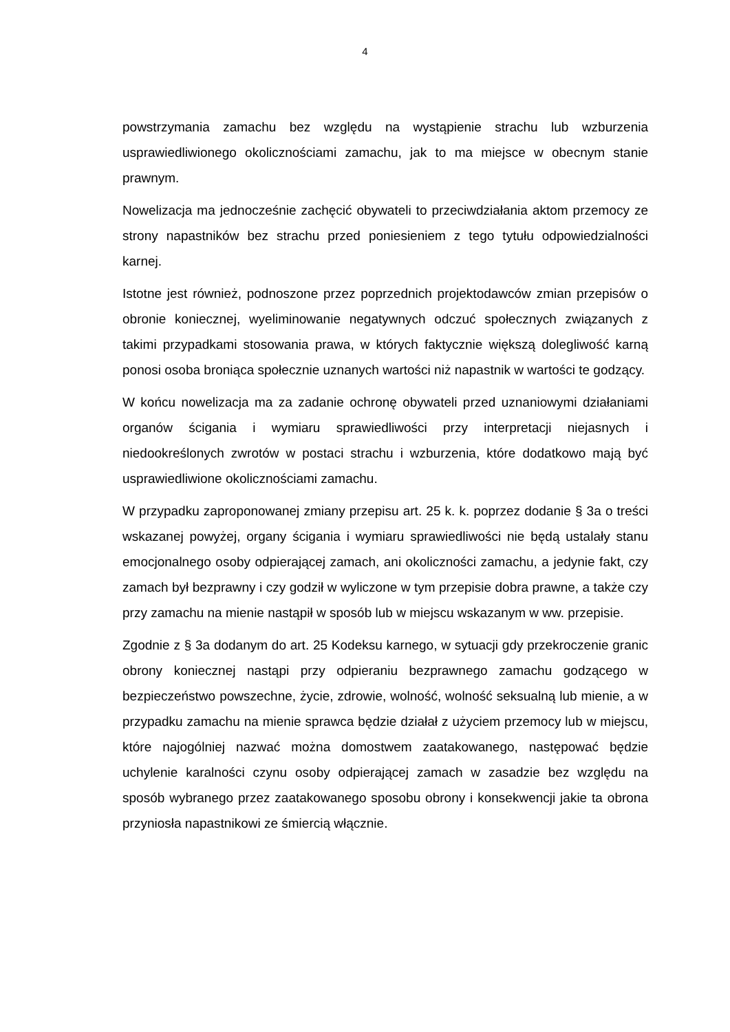4
powstrzymania zamachu bez względu na wystąpienie strachu lub wzburzenia usprawiedliwionego okolicznościami zamachu, jak to ma miejsce w obecnym stanie prawnym.
Nowelizacja ma jednocześnie zachęcić obywateli to przeciwdziałania aktom przemocy ze strony napastników bez strachu przed poniesieniem z tego tytułu odpowiedzialności karnej.
Istotne jest również, podnoszone przez poprzednich projektodawców zmian przepisów o obronie koniecznej, wyeliminowanie negatywnych odczuć społecznych związanych z takimi przypadkami stosowania prawa, w których faktycznie większą dolegliwość karną ponosi osoba broniąca społecznie uznanych wartości niż napastnik w wartości te godzący.
W końcu nowelizacja ma za zadanie ochronę obywateli przed uznaniowymi działaniami organów ścigania i wymiaru sprawiedliwości przy interpretacji niejasnych i niedookreślonych zwrotów w postaci strachu i wzburzenia, które dodatkowo mają być usprawiedliwione okolicznościami zamachu.
W przypadku zaproponowanej zmiany przepisu art. 25 k. k. poprzez dodanie § 3a o treści wskazanej powyżej, organy ścigania i wymiaru sprawiedliwości nie będą ustalały stanu emocjonalnego osoby odpierającej zamach, ani okoliczności zamachu, a jedynie fakt, czy zamach był bezprawny i czy godził w wyliczone w tym przepisie dobra prawne, a także czy przy zamachu na mienie nastąpił w sposób lub w miejscu wskazanym w ww. przepisie.
Zgodnie z § 3a dodanym do art. 25 Kodeksu karnego, w sytuacji gdy przekroczenie granic obrony koniecznej nastąpi przy odpieraniu bezprawnego zamachu godzącego w bezpieczeństwo powszechne, życie, zdrowie, wolność, wolność seksualną lub mienie, a w przypadku zamachu na mienie sprawca będzie działał z użyciem przemocy lub w miejscu, które najogólniej nazwać można domostwem zaatakowanego, następować będzie uchylenie karalności czynu osoby odpierającej zamach w zasadzie bez względu na sposób wybranego przez zaatakowanego sposobu obrony i konsekwencji jakie ta obrona przyniosła napastnikowi ze śmiercią włącznie.